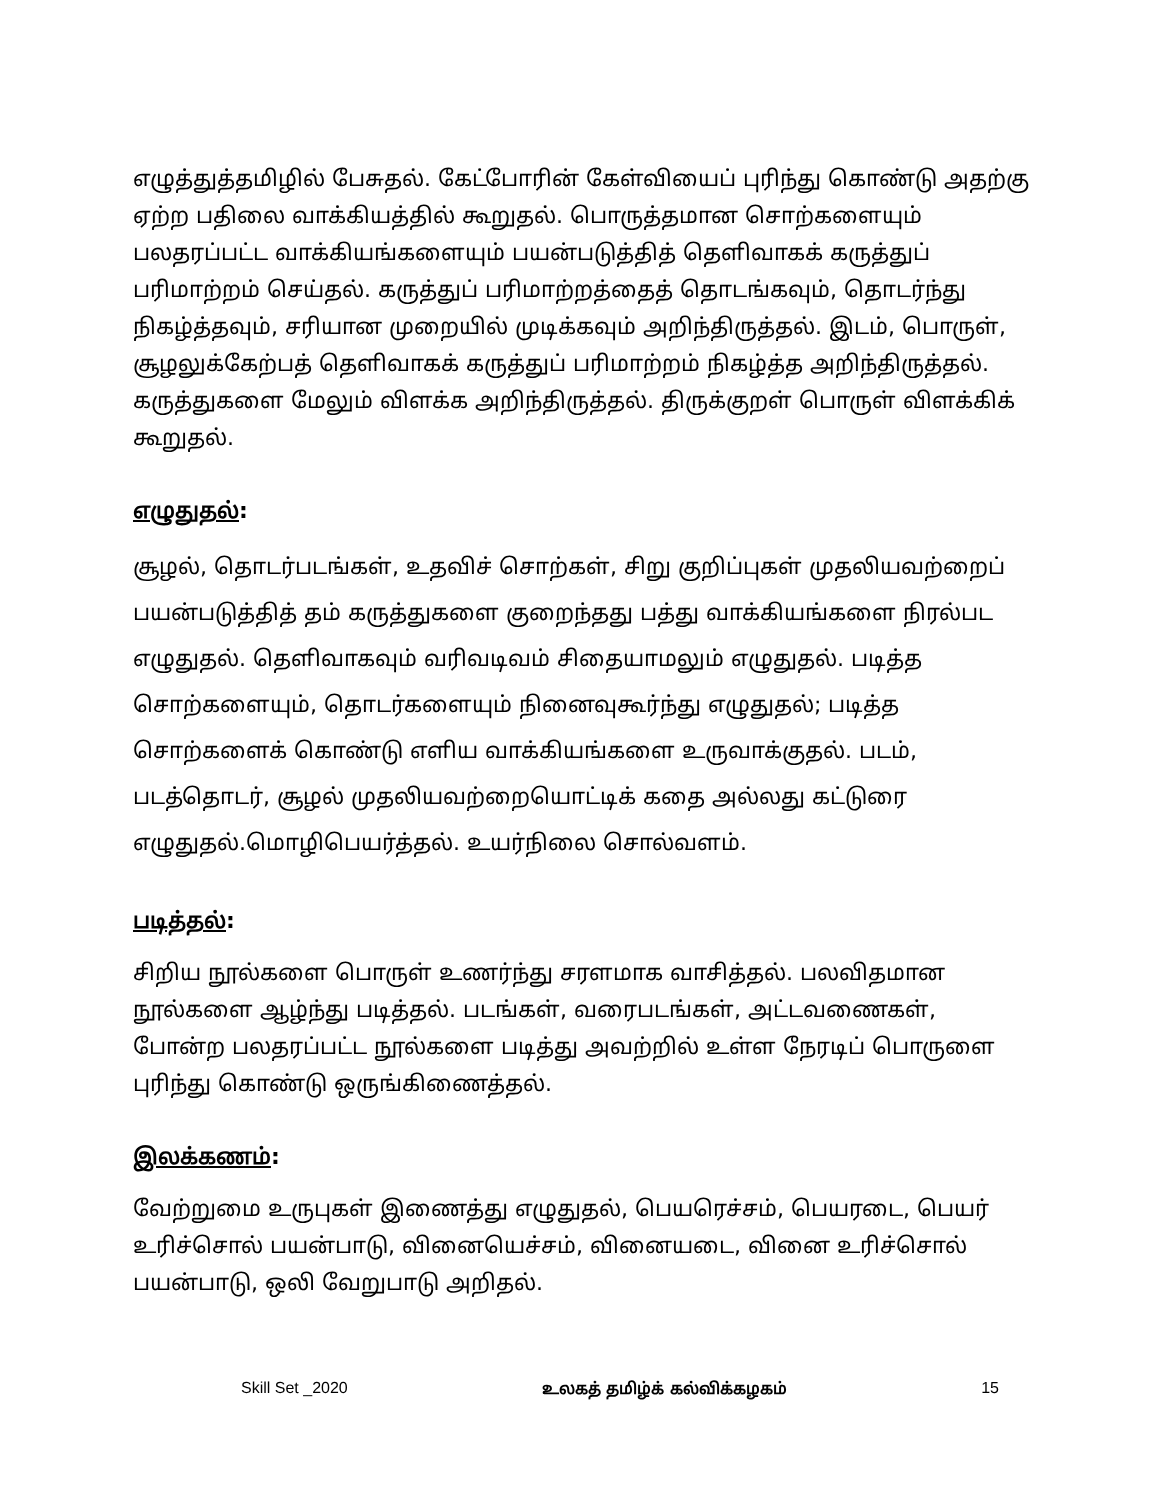எழுத்துத்தமிழில் பேசுதல். கேட்போரின் கேள்வியைப் புரிந்து கொண்டு அதற்கு ஏற்ற பதிலை வாக்கியத்தில் கூறுதல். பொருத்தமான சொற்களையும் பலதரப்பட்ட வாக்கியங்களையும் பயன்படுத்தித் தெளிவாகக் கருத்துப் பரிமாற்றம் செய்தல். கருத்துப் பரிமாற்றத்தைத் தொடங்கவும், தொடர்ந்து நிகழ்த்தவும், சரியான முறையில் முடிக்கவும் அறிந்திருத்தல். இடம், பொருள், சூழலுக்கேற்பத் தெளிவாகக் கருத்துப் பரிமாற்றம் நிகழ்த்த அறிந்திருத்தல். கருத்துகளை மேலும் விளக்க அறிந்திருத்தல். திருக்குறள் பொருள் விளக்கிக் கூறுதல்.
எழுதுதல்:
சூழல், தொடர்படங்கள், உதவிச் சொற்கள், சிறு குறிப்புகள் முதலியவற்றைப் பயன்படுத்தித் தம் கருத்துகளை குறைந்தது பத்து வாக்கியங்களை நிரல்பட எழுதுதல். தெளிவாகவும் வரிவடிவம் சிதையாமலும் எழுதுதல். படித்த சொற்களையும், தொடர்களையும் நினைவுகூர்ந்து எழுதுதல்; படித்த சொற்களைக் கொண்டு எளிய வாக்கியங்களை உருவாக்குதல். படம், படத்தொடர், சூழல் முதலியவற்றையொட்டிக் கதை அல்லது கட்டுரை எழுதுதல்.மொழிபெயர்த்தல். உயர்நிலை சொல்வளம்.
படித்தல்:
சிறிய நூல்களை பொருள் உணர்ந்து சரளமாக வாசித்தல். பலவிதமான நூல்களை ஆழ்ந்து படித்தல். படங்கள், வரைபடங்கள், அட்டவணைகள், போன்ற பலதரப்பட்ட நூல்களை படித்து அவற்றில் உள்ள நேரடிப் பொருளை புரிந்து கொண்டு ஒருங்கிணைத்தல்.
இலக்கணம்:
வேற்றுமை உருபுகள் இணைத்து எழுதுதல், பெயரெச்சம், பெயரடை, பெயர் உரிச்சொல் பயன்பாடு, வினையெச்சம், வினையடை, வினை உரிச்சொல் பயன்பாடு, ஒலி வேறுபாடு அறிதல்.
Skill Set _2020 உலகத் தமிழ்க் கல்விக்கழகம் 15